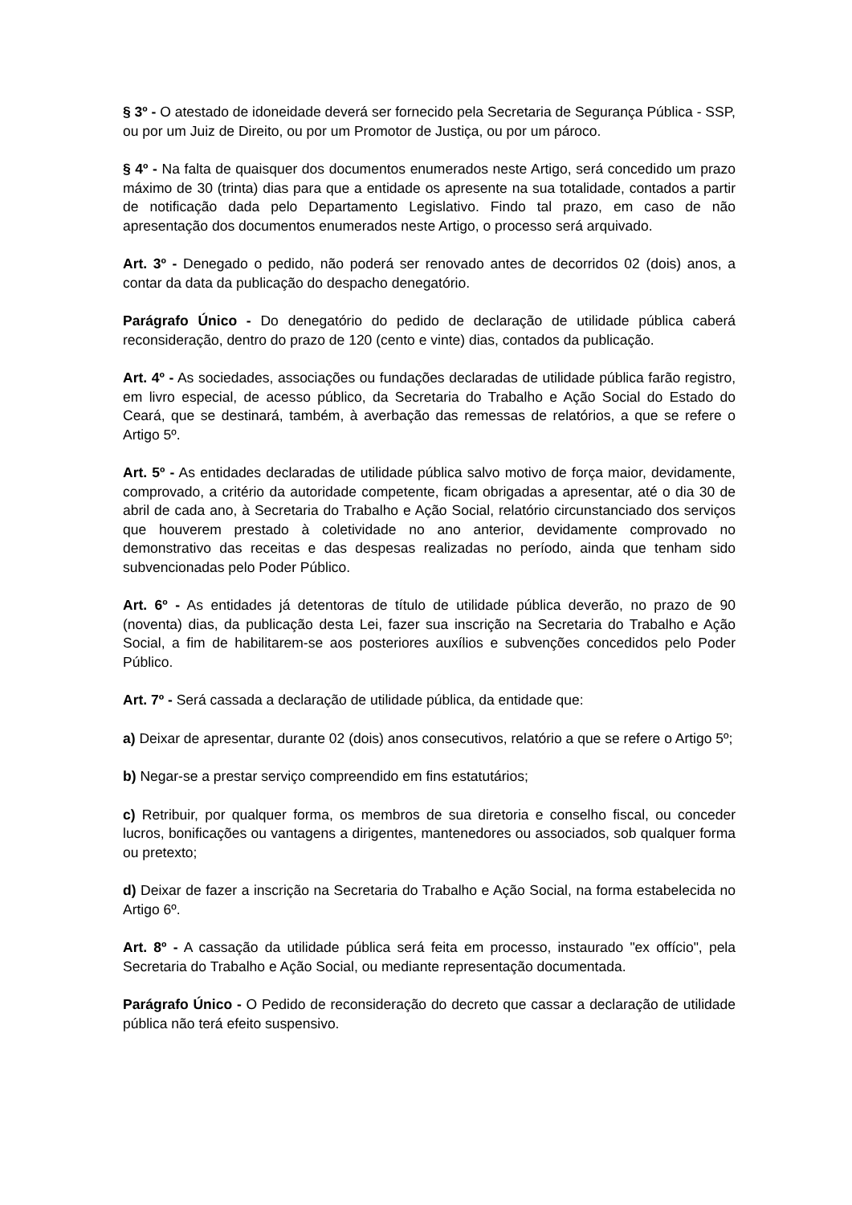§ 3º - O atestado de idoneidade deverá ser fornecido pela Secretaria de Segurança Pública - SSP, ou por um Juiz de Direito, ou por um Promotor de Justiça, ou por um pároco.
§ 4º - Na falta de quaisquer dos documentos enumerados neste Artigo, será concedido um prazo máximo de 30 (trinta) dias para que a entidade os apresente na sua totalidade, contados a partir de notificação dada pelo Departamento Legislativo. Findo tal prazo, em caso de não apresentação dos documentos enumerados neste Artigo, o processo será arquivado.
Art. 3º - Denegado o pedido, não poderá ser renovado antes de decorridos 02 (dois) anos, a contar da data da publicação do despacho denegatório.
Parágrafo Único - Do denegatório do pedido de declaração de utilidade pública caberá reconsideração, dentro do prazo de 120 (cento e vinte) dias, contados da publicação.
Art. 4º - As sociedades, associações ou fundações declaradas de utilidade pública farão registro, em livro especial, de acesso público, da Secretaria do Trabalho e Ação Social do Estado do Ceará, que se destinará, também, à averbação das remessas de relatórios, a que se refere o Artigo 5º.
Art. 5º - As entidades declaradas de utilidade pública salvo motivo de força maior, devidamente, comprovado, a critério da autoridade competente, ficam obrigadas a apresentar, até o dia 30 de abril de cada ano, à Secretaria do Trabalho e Ação Social, relatório circunstanciado dos serviços que houverem prestado à coletividade no ano anterior, devidamente comprovado no demonstrativo das receitas e das despesas realizadas no período, ainda que tenham sido subvencionadas pelo Poder Público.
Art. 6º - As entidades já detentoras de título de utilidade pública deverão, no prazo de 90 (noventa) dias, da publicação desta Lei, fazer sua inscrição na Secretaria do Trabalho e Ação Social, a fim de habilitarem-se aos posteriores auxílios e subvenções concedidos pelo Poder Público.
Art. 7º - Será cassada a declaração de utilidade pública, da entidade que:
a) Deixar de apresentar, durante 02 (dois) anos consecutivos, relatório a que se refere o Artigo 5º;
b) Negar-se a prestar serviço compreendido em fins estatutários;
c) Retribuir, por qualquer forma, os membros de sua diretoria e conselho fiscal, ou conceder lucros, bonificações ou vantagens a dirigentes, mantenedores ou associados, sob qualquer forma ou pretexto;
d) Deixar de fazer a inscrição na Secretaria do Trabalho e Ação Social, na forma estabelecida no Artigo 6º.
Art. 8º - A cassação da utilidade pública será feita em processo, instaurado "ex offício", pela Secretaria do Trabalho e Ação Social, ou mediante representação documentada.
Parágrafo Único - O Pedido de reconsideração do decreto que cassar a declaração de utilidade pública não terá efeito suspensivo.